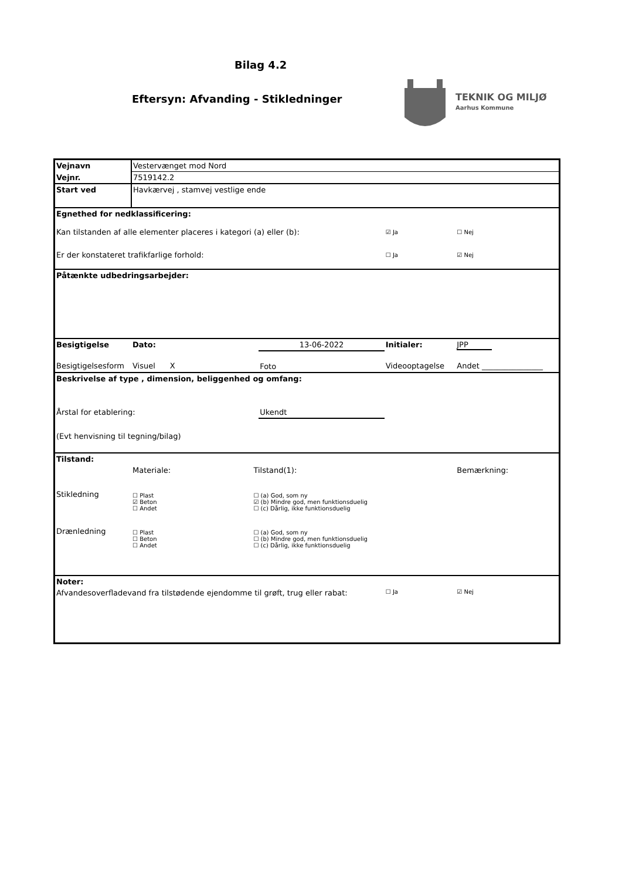Bilag 4.2
Eftersyn: Afvanding - Stikledninger
TEKNIK OG MILJØ
Aarhus Kommune
| Vejnavn | Vestervænget mod Nord | | | | |
| Vejnr. | 7519142.2 | | | | |
| Start ved | Havkærvej , stamvej vestlige ende | | | | |
| Egnethed for nedklassificering: | | | | | |
| Kan tilstanden af alle elementer placeres i kategori (a) eller (b): | | | | ☑ Ja | ☐ Nej |
| Er der konstateret trafikfarlige forhold: | | | | ☐ Ja | ☑ Nej |
| Påtænkte udbedringsarbejder: | | | | | |
| Besigtigelse | Dato: | | 13-06-2022 | Initialer: | JPP |
| Besigtigelsesform | Visuel X | | Foto | Videooptagelse | Andet ________________ |
| Beskrivelse af type , dimension, beliggenhed og omfang: | | | | | |
| Årstal for etablering: | | | Ukendt | | |
| (Evt henvisning til tegning/bilag) | | | | | |
| Tilstand: | | | | | |
| | Materiale: | Tilstand(1): | | | Bemærkning: |
| Stikledning | ☐ Plast ☑ Beton ☐ Andet | ☐ (a) God, som ny ☑ (b) Mindre god, men funktionsduelig ☐ (c) Dårlig, ikke funktionsduelig | | | |
| Drænledning | ☐ Plast ☐ Beton ☐ Andet | ☐ (a) God, som ny ☐ (b) Mindre god, men funktionsduelig ☐ (c) Dårlig, ikke funktionsduelig | | | |
| Noter: | | | | | |
| Afvandesoverfladevand fra tilstødende ejendomme til grøft, trug eller rabat: | | | | ☐ Ja | ☑ Nej |